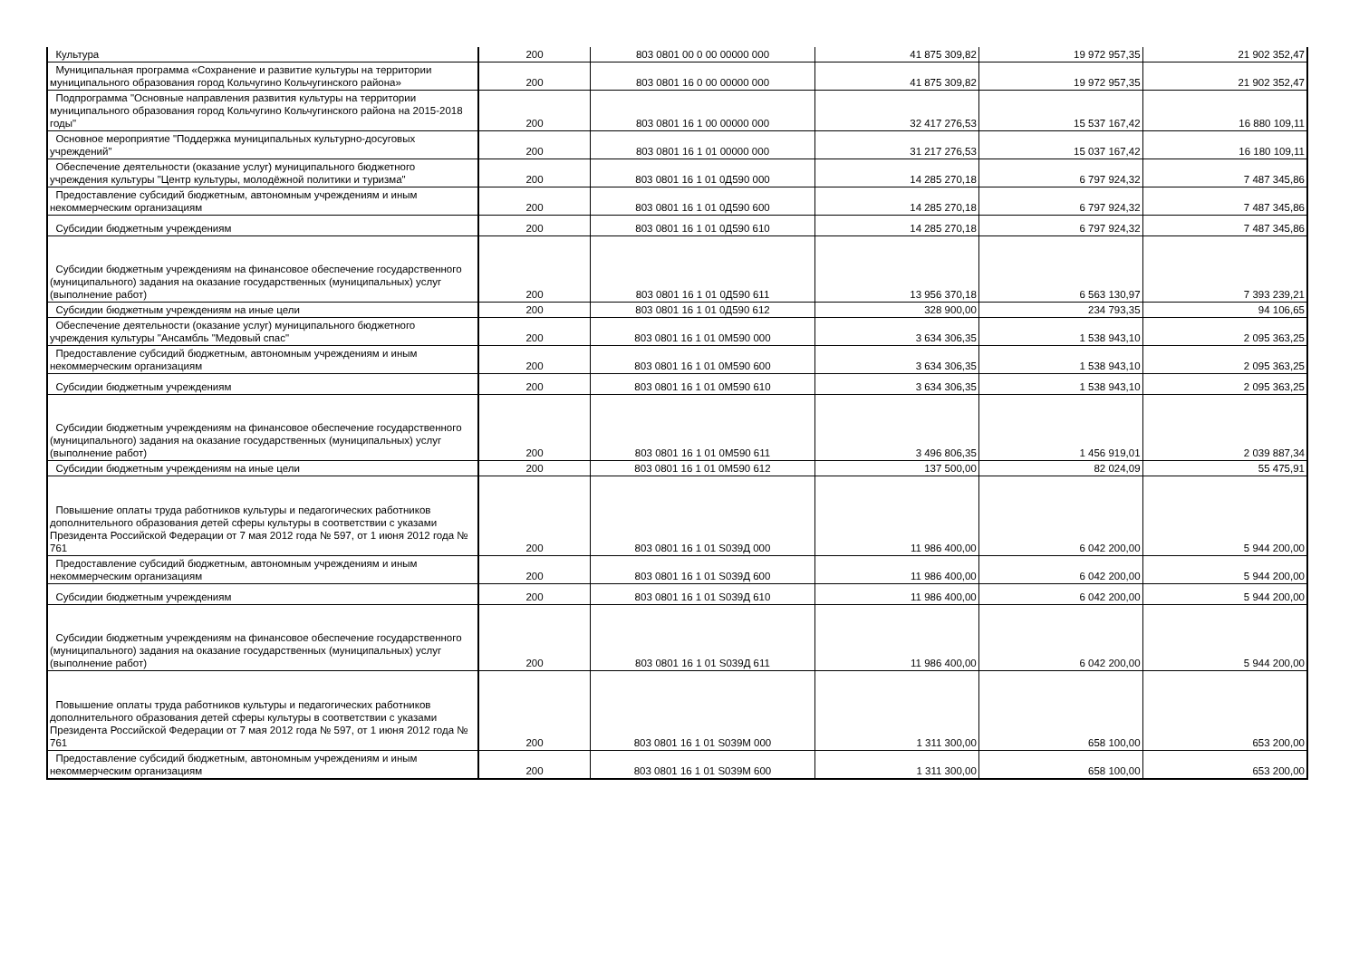| Культура | 200 | 803 0801 00 0 00 00000 000 | 41 875 309,82 | 19 972 957,35 | 21 902 352,47 |
| Муниципальная программа «Сохранение и развитие культуры на территории муниципального образования город Кольчугино Кольчугинского района» | 200 | 803 0801 16 0 00 00000 000 | 41 875 309,82 | 19 972 957,35 | 21 902 352,47 |
| Подпрограмма "Основные направления развития культуры на территории муниципального образования город Кольчугино Кольчугинского района на 2015-2018 годы" | 200 | 803 0801 16 1 00 00000 000 | 32 417 276,53 | 15 537 167,42 | 16 880 109,11 |
| Основное мероприятие "Поддержка муниципальных культурно-досуговых учреждений" | 200 | 803 0801 16 1 01 00000 000 | 31 217 276,53 | 15 037 167,42 | 16 180 109,11 |
| Обеспечение деятельности (оказание услуг) муниципального бюджетного учреждения культуры "Центр культуры, молодёжной политики и туризма" | 200 | 803 0801 16 1 01 0Д590 000 | 14 285 270,18 | 6 797 924,32 | 7 487 345,86 |
| Предоставление субсидий бюджетным, автономным учреждениям и иным некоммерческим организациям | 200 | 803 0801 16 1 01 0Д590 600 | 14 285 270,18 | 6 797 924,32 | 7 487 345,86 |
| Субсидии бюджетным учреждениям | 200 | 803 0801 16 1 01 0Д590 610 | 14 285 270,18 | 6 797 924,32 | 7 487 345,86 |
| Субсидии бюджетным учреждениям на финансовое обеспечение государственного (муниципального) задания на оказание государственных (муниципальных) услуг (выполнение работ) | 200 | 803 0801 16 1 01 0Д590 611 | 13 956 370,18 | 6 563 130,97 | 7 393 239,21 |
| Субсидии бюджетным учреждениям на иные цели | 200 | 803 0801 16 1 01 0Д590 612 | 328 900,00 | 234 793,35 | 94 106,65 |
| Обеспечение деятельности (оказание услуг) муниципального бюджетного учреждения культуры "Ансамбль "Медовый спас" | 200 | 803 0801 16 1 01 0М590 000 | 3 634 306,35 | 1 538 943,10 | 2 095 363,25 |
| Предоставление субсидий бюджетным, автономным учреждениям и иным некоммерческим организациям | 200 | 803 0801 16 1 01 0М590 600 | 3 634 306,35 | 1 538 943,10 | 2 095 363,25 |
| Субсидии бюджетным учреждениям | 200 | 803 0801 16 1 01 0М590 610 | 3 634 306,35 | 1 538 943,10 | 2 095 363,25 |
| Субсидии бюджетным учреждениям на финансовое обеспечение государственного (муниципального) задания на оказание государственных (муниципальных) услуг (выполнение работ) | 200 | 803 0801 16 1 01 0М590 611 | 3 496 806,35 | 1 456 919,01 | 2 039 887,34 |
| Субсидии бюджетным учреждениям на иные цели | 200 | 803 0801 16 1 01 0М590 612 | 137 500,00 | 82 024,09 | 55 475,91 |
| Повышение оплаты труда работников культуры и педагогических работников дополнительного образования детей сферы культуры в соответствии с указами Президента Российской Федерации от 7 мая 2012 года № 597, от 1 июня 2012 года № 761 | 200 | 803 0801 16 1 01 S039Д 000 | 11 986 400,00 | 6 042 200,00 | 5 944 200,00 |
| Предоставление субсидий бюджетным, автономным учреждениям и иным некоммерческим организациям | 200 | 803 0801 16 1 01 S039Д 600 | 11 986 400,00 | 6 042 200,00 | 5 944 200,00 |
| Субсидии бюджетным учреждениям | 200 | 803 0801 16 1 01 S039Д 610 | 11 986 400,00 | 6 042 200,00 | 5 944 200,00 |
| Субсидии бюджетным учреждениям на финансовое обеспечение государственного (муниципального) задания на оказание государственных (муниципальных) услуг (выполнение работ) | 200 | 803 0801 16 1 01 S039Д 611 | 11 986 400,00 | 6 042 200,00 | 5 944 200,00 |
| Повышение оплаты труда работников культуры и педагогических работников дополнительного образования детей сферы культуры в соответствии с указами Президента Российской Федерации от 7 мая 2012 года № 597, от 1 июня 2012 года № 761 | 200 | 803 0801 16 1 01 S039М 000 | 1 311 300,00 | 658 100,00 | 653 200,00 |
| Предоставление субсидий бюджетным, автономным учреждениям и иным некоммерческим организациям | 200 | 803 0801 16 1 01 S039М 600 | 1 311 300,00 | 658 100,00 | 653 200,00 |